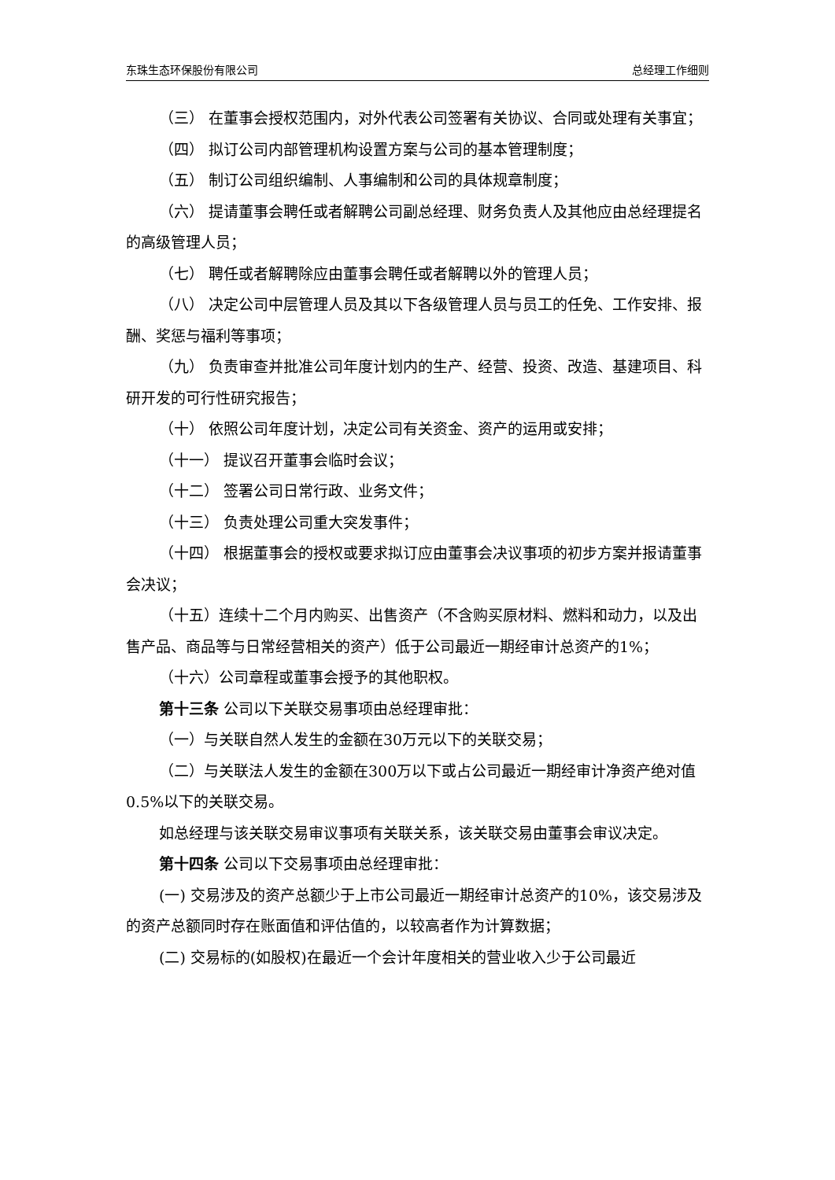东珠生态环保股份有限公司 总经理工作细则
（三） 在董事会授权范围内，对外代表公司签署有关协议、合同或处理有关事宜；
（四） 拟订公司内部管理机构设置方案与公司的基本管理制度；
（五） 制订公司组织编制、人事编制和公司的具体规章制度；
（六） 提请董事会聘任或者解聘公司副总经理、财务负责人及其他应由总经理提名的高级管理人员；
（七） 聘任或者解聘除应由董事会聘任或者解聘以外的管理人员；
（八） 决定公司中层管理人员及其以下各级管理人员与员工的任免、工作安排、报酬、奖惩与福利等事项；
（九） 负责审查并批准公司年度计划内的生产、经营、投资、改造、基建项目、科研开发的可行性研究报告；
（十） 依照公司年度计划，决定公司有关资金、资产的运用或安排；
（十一） 提议召开董事会临时会议；
（十二） 签署公司日常行政、业务文件；
（十三） 负责处理公司重大突发事件；
（十四） 根据董事会的授权或要求拟订应由董事会决议事项的初步方案并报请董事会决议；
（十五）连续十二个月内购买、出售资产（不含购买原材料、燃料和动力，以及出售产品、商品等与日常经营相关的资产）低于公司最近一期经审计总资产的1%；
（十六）公司章程或董事会授予的其他职权。
第十三条 公司以下关联交易事项由总经理审批：
（一）与关联自然人发生的金额在30万元以下的关联交易；
（二）与关联法人发生的金额在300万以下或占公司最近一期经审计净资产绝对值0.5%以下的关联交易。
如总经理与该关联交易审议事项有关联关系，该关联交易由董事会审议决定。
第十四条 公司以下交易事项由总经理审批：
(一) 交易涉及的资产总额少于上市公司最近一期经审计总资产的10%，该交易涉及的资产总额同时存在账面值和评估值的，以较高者作为计算数据；
(二) 交易标的(如股权)在最近一个会计年度相关的营业收入少于公司最近